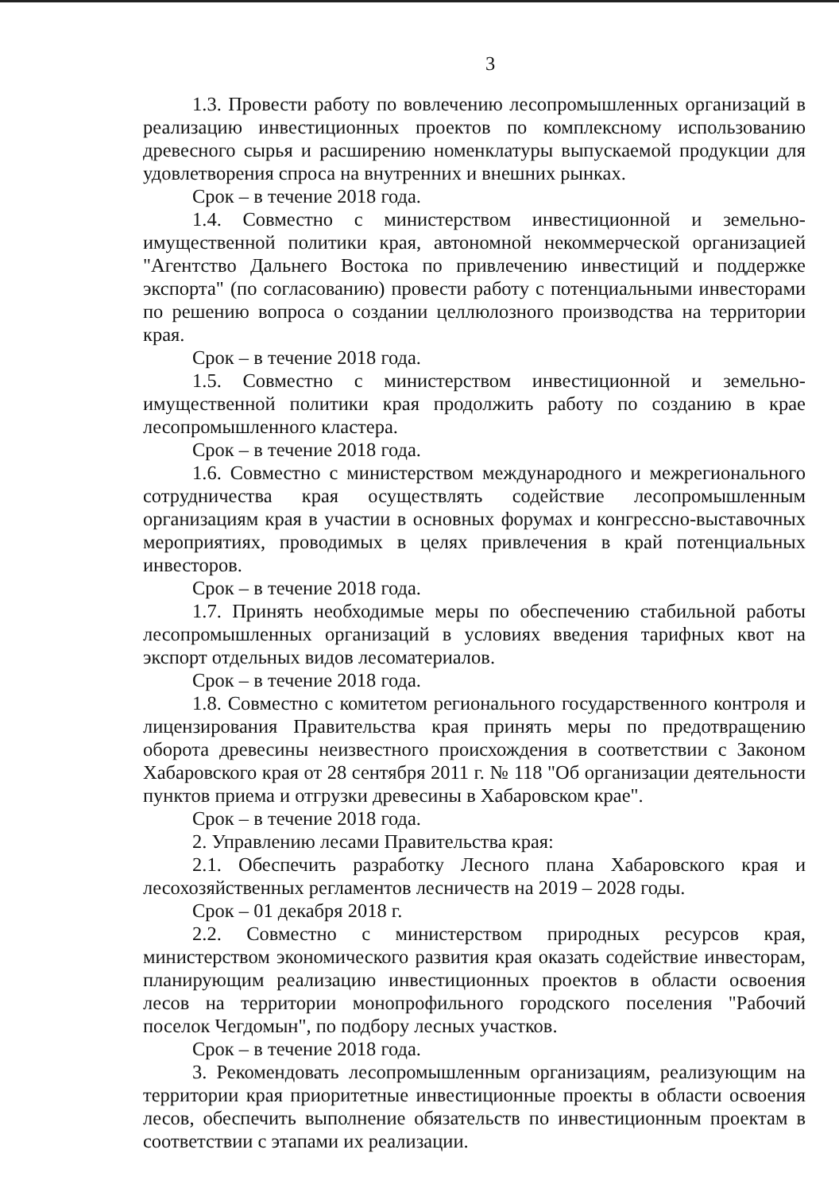3
1.3. Провести работу по вовлечению лесопромышленных организаций в реализацию инвестиционных проектов по комплексному использованию древесного сырья и расширению номенклатуры выпускаемой продукции для удовлетворения спроса на внутренних и внешних рынках.
Срок – в течение 2018 года.
1.4. Совместно с министерством инвестиционной и земельно-имущественной политики края, автономной некоммерческой организацией "Агентство Дальнего Востока по привлечению инвестиций и поддержке экспорта" (по согласованию) провести работу с потенциальными инвесторами по решению вопроса о создании целлюлозного производства на территории края.
Срок – в течение 2018 года.
1.5. Совместно с министерством инвестиционной и земельно-имущественной политики края продолжить работу по созданию в крае лесопромышленного кластера.
Срок – в течение 2018 года.
1.6. Совместно с министерством международного и межрегионального сотрудничества края осуществлять содействие лесопромышленным организациям края в участии в основных форумах и конгрессно-выставочных мероприятиях, проводимых в целях привлечения в край потенциальных инвесторов.
Срок – в течение 2018 года.
1.7. Принять необходимые меры по обеспечению стабильной работы лесопромышленных организаций в условиях введения тарифных квот на экспорт отдельных видов лесоматериалов.
Срок – в течение 2018 года.
1.8. Совместно с комитетом регионального государственного контроля и лицензирования Правительства края принять меры по предотвращению оборота древесины неизвестного происхождения в соответствии с Законом Хабаровского края от 28 сентября 2011 г. № 118 "Об организации деятельности пунктов приема и отгрузки древесины в Хабаровском крае".
Срок – в течение 2018 года.
2. Управлению лесами Правительства края:
2.1. Обеспечить разработку Лесного плана Хабаровского края и лесохозяйственных регламентов лесничеств на 2019 – 2028 годы.
Срок – 01 декабря 2018 г.
2.2. Совместно с министерством природных ресурсов края, министерством экономического развития края оказать содействие инвесторам, планирующим реализацию инвестиционных проектов в области освоения лесов на территории монопрофильного городского поселения "Рабочий поселок Чегдомын", по подбору лесных участков.
Срок – в течение 2018 года.
3. Рекомендовать лесопромышленным организациям, реализующим на территории края приоритетные инвестиционные проекты в области освоения лесов, обеспечить выполнение обязательств по инвестиционным проектам в соответствии с этапами их реализации.